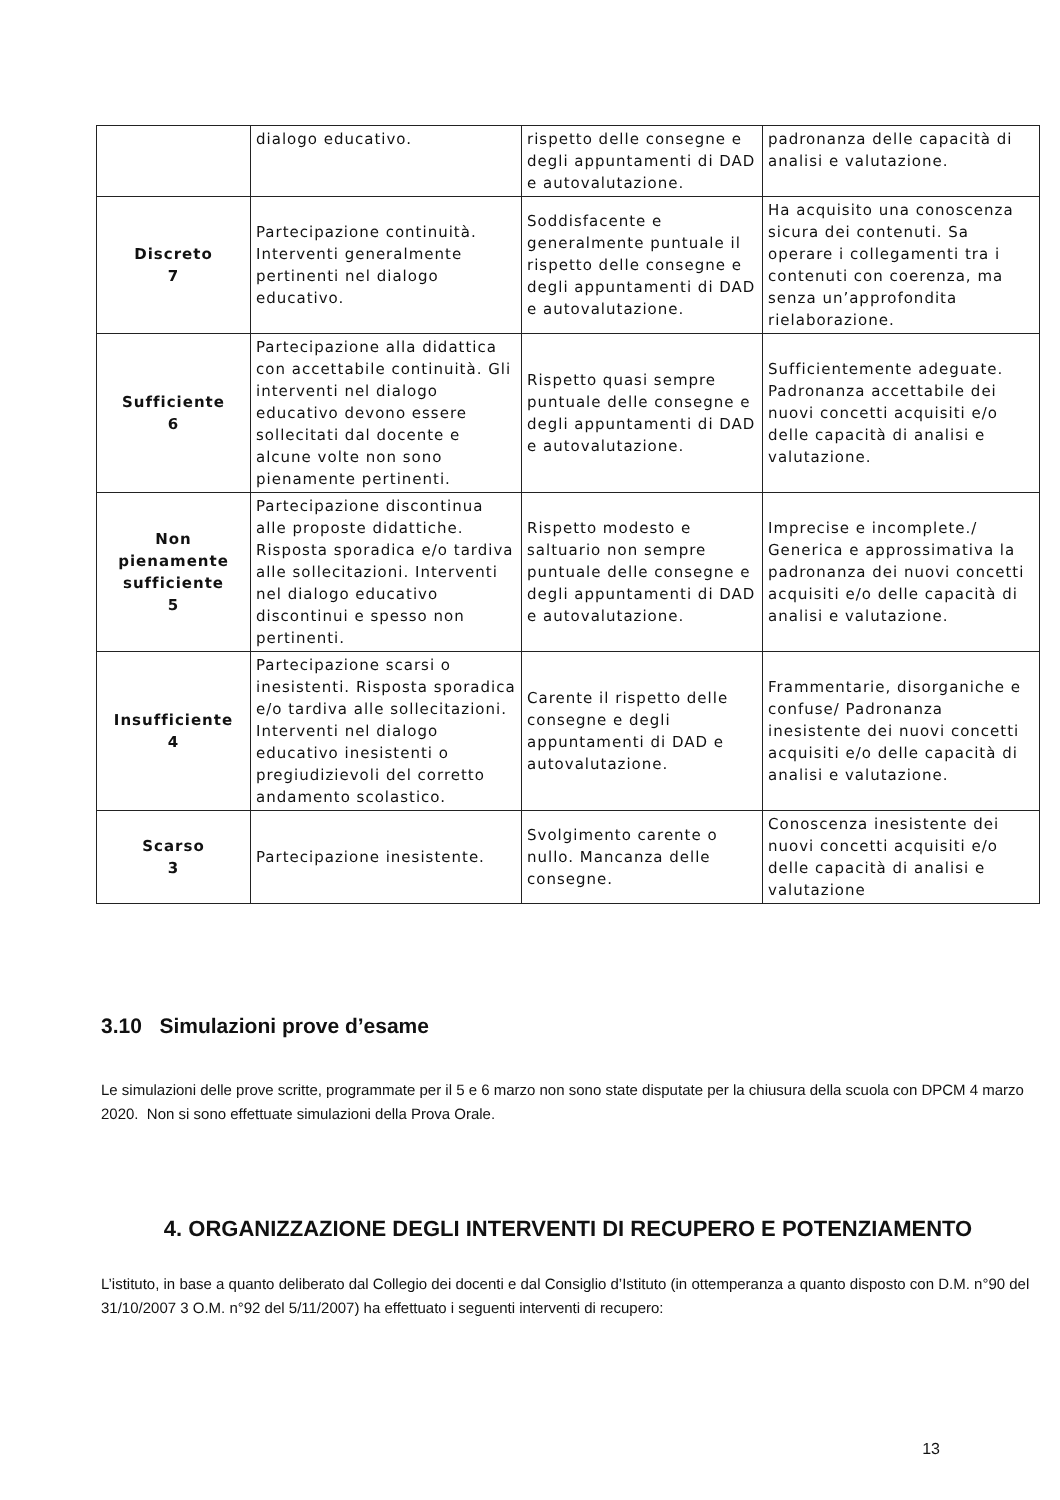| | dialogo educativo. | rispetto delle consegne e degli appuntamenti di DAD e autovalutazione. | padronanza delle capacità di analisi e valutazione. |
| Discreto 7 | Partecipazione continuità. Interventi generalmente pertinenti nel dialogo educativo. | Soddisfacente e generalmente puntuale il rispetto delle consegne e degli appuntamenti di DAD e autovalutazione. | Ha acquisito una conoscenza sicura dei contenuti. Sa operare i collegamenti tra i contenuti con coerenza, ma senza un’approfondita rielaborazione. |
| Sufficiente 6 | Partecipazione alla didattica con accettabile continuità. Gli interventi nel dialogo educativo devono essere sollecitati dal docente e alcune volte non sono pienamente pertinenti. | Rispetto quasi sempre puntuale delle consegne e degli appuntamenti di DAD e autovalutazione. | Sufficientemente adeguate. Padronanza accettabile dei nuovi concetti acquisiti e/o delle capacità di analisi e valutazione. |
| Non pienamente sufficiente 5 | Partecipazione discontinua alle proposte didattiche. Risposta sporadica e/o tardiva alle sollecitazioni. Interventi nel dialogo educativo discontinui e spesso non pertinenti. | Rispetto modesto e saltuario non sempre puntuale delle consegne e degli appuntamenti di DAD e autovalutazione. | Imprecise e incomplete./ Generica e approssimativa la padronanza dei nuovi concetti acquisiti e/o delle capacità di analisi e valutazione. |
| Insufficiente 4 | Partecipazione scarsi o inesistenti. Risposta sporadica e/o tardiva alle sollecitazioni. Interventi nel dialogo educativo inesistenti o pregiudizievoli del corretto andamento scolastico. | Carente il rispetto delle consegne e degli appuntamenti di DAD e autovalutazione. | Frammentarie, disorganiche e confuse/ Padronanza inesistente dei nuovi concetti acquisiti e/o delle capacità di analisi e valutazione. |
| Scarso 3 | Partecipazione inesistente. | Svolgimento carente o nullo. Mancanza delle consegne. | Conoscenza inesistente dei nuovi concetti acquisiti e/o delle capacità di analisi e valutazione |
3.10 Simulazioni prove d’esame
Le simulazioni delle prove scritte, programmate per il 5 e 6 marzo non sono state disputate per la chiusura della scuola con DPCM 4 marzo 2020. Non si sono effettuate simulazioni della Prova Orale.
4. ORGANIZZAZIONE DEGLI INTERVENTI DI RECUPERO E POTENZIAMENTO
L’istituto, in base a quanto deliberato dal Collegio dei docenti e dal Consiglio d’Istituto (in ottemperanza a quanto disposto con D.M. n°90 del 31/10/2007 3 O.M. n°92 del 5/11/2007) ha effettuato i seguenti interventi di recupero:
13